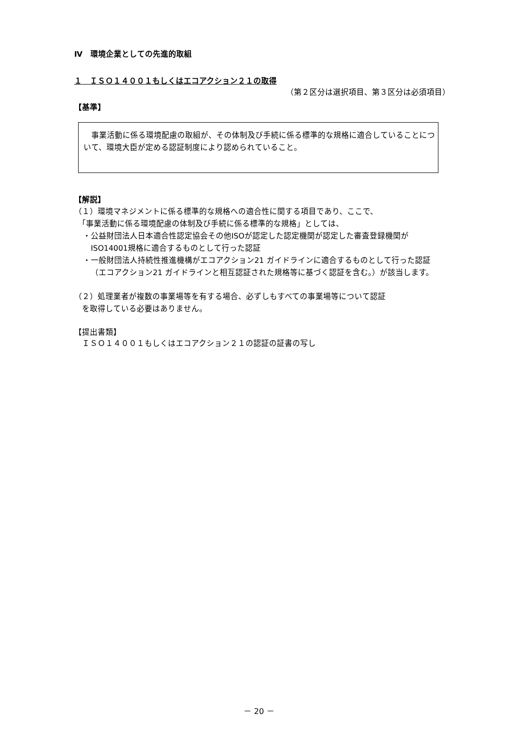Ⅳ　環境企業としての先進的取組
１　ＩＳＯ１４００１もしくはエコアクション２１の取得
（第２区分は選択項目、第３区分は必須項目）
【基準】
　事業活動に係る環境配慮の取組が、その体制及び手続に係る標準的な規格に適合していることについて、環境大臣が定める認証制度により認められていること。
【解説】
（１）環境マネジメントに係る標準的な規格への適合性に関する項目であり、ここで、
　「事業活動に係る環境配慮の体制及び手続に係る標準的な規格」としては、
・公益財団法人日本適合性認定協会その他ISOが認定した認定機関が認定した審査登録機関がISO14001規格に適合するものとして行った認証
・一般財団法人持続性推進機構がエコアクション21 ガイドラインに適合するものとして行った認証（エコアクション21 ガイドラインと相互認証された規格等に基づく認証を含む。）が該当します。
（２）処理業者が複数の事業場等を有する場合、必ずしもすべての事業場等について認証
　を取得している必要はありません。
【提出書類】
　ＩＳＯ１４００１もしくはエコアクション２１の認証の証書の写し
－ 20 －